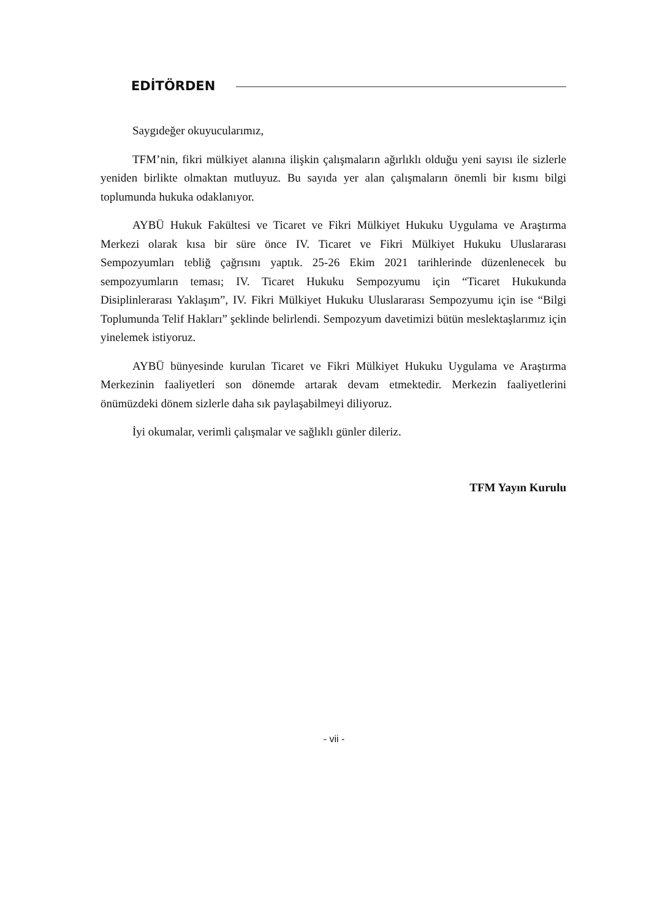EDİTÖRDEN
Saygıdeğer okuyucularımız,
TFM’nin, fikri mülkiyet alanına ilişkin çalışmaların ağırlıklı olduğu yeni sayısı ile sizlerle yeniden birlikte olmaktan mutluyuz. Bu sayıda yer alan çalışmaların önemli bir kısmı bilgi toplumunda hukuka odaklanıyor.
AYBÜ Hukuk Fakültesi ve Ticaret ve Fikri Mülkiyet Hukuku Uygulama ve Araştırma Merkezi olarak kısa bir süre önce IV. Ticaret ve Fikri Mülkiyet Hukuku Uluslararası Sempozyumları tebliğ çağrısını yaptık. 25-26 Ekim 2021 tarihlerinde düzenlenecek bu sempozyumların teması; IV. Ticaret Hukuku Sempozyumu için “Ticaret Hukukunda Disiplinlerarası Yaklaşım”, IV. Fikri Mülkiyet Hukuku Uluslararası Sempozyumu için ise “Bilgi Toplumunda Telif Hakları” şeklinde belirlendi. Sempozyum davetimizi bütün meslektaşlarımız için yinelemek istiyoruz.
AYBÜ bünyesinde kurulan Ticaret ve Fikri Mülkiyet Hukuku Uygulama ve Araştırma Merkezinin faaliyetleri son dönemde artarak devam etmektedir. Merkezin faaliyetlerini önümüzdeki dönem sizlerle daha sık paylaşabilmeyi diliyoruz.
İyi okumalar, verimli çalışmalar ve sağlıklı günler dileriz.
TFM Yayın Kurulu
- vii -